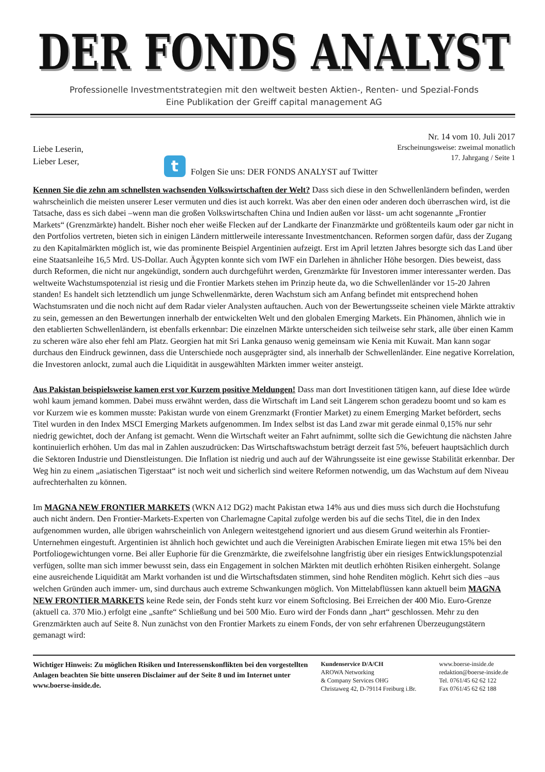DER FONDS ANALYST
Professionelle Investmentstrategien mit den weltweit besten Aktien-, Renten- und Spezial-Fonds
Eine Publikation der Greiff capital management AG
Liebe Leserin,
Lieber Leser,
Nr. 14 vom 10. Juli 2017
Erscheinungsweise: zweimal monatlich
17. Jahrgang / Seite 1
t
Folgen Sie uns: DER FONDS ANALYST auf Twitter
Kennen Sie die zehn am schnellsten wachsenden Volkswirtschaften der Welt? Dass sich diese in den Schwellenländern befinden, werden wahrscheinlich die meisten unserer Leser vermuten und dies ist auch korrekt. Was aber den einen oder anderen doch überraschen wird, ist die Tatsache, dass es sich dabei –wenn man die großen Volkswirtschaften China und Indien außen vor lässt- um acht sogenannte „Frontier Markets“ (Grenzmärkte) handelt. Bisher noch eher weiße Flecken auf der Landkarte der Finanzmärkte und größtenteils kaum oder gar nicht in den Portfolios vertreten, bieten sich in einigen Ländern mittlerweile interessante Investmentchancen. Reformen sorgen dafür, dass der Zugang zu den Kapitalmärkten möglich ist, wie das prominente Beispiel Argentinien aufzeigt. Erst im April letzten Jahres besorgte sich das Land über eine Staatsanleihe 16,5 Mrd. US-Dollar. Auch Ägypten konnte sich vom IWF ein Darlehen in ähnlicher Höhe besorgen. Dies beweist, dass durch Reformen, die nicht nur angekündigt, sondern auch durchgeführt werden, Grenzmärkte für Investoren immer interessanter werden. Das weltweite Wachstumspotenzial ist riesig und die Frontier Markets stehen im Prinzip heute da, wo die Schwellenländer vor 15-20 Jahren standen! Es handelt sich letztendlich um junge Schwellenmärkte, deren Wachstum sich am Anfang befindet mit entsprechend hohen Wachstumsraten und die noch nicht auf dem Radar vieler Analysten auftauchen. Auch von der Bewertungsseite scheinen viele Märkte attraktiv zu sein, gemessen an den Bewertungen innerhalb der entwickelten Welt und den globalen Emerging Markets. Ein Phänomen, ähnlich wie in den etablierten Schwellenländern, ist ebenfalls erkennbar: Die einzelnen Märkte unterscheiden sich teilweise sehr stark, alle über einen Kamm zu scheren wäre also eher fehl am Platz. Georgien hat mit Sri Lanka genauso wenig gemeinsam wie Kenia mit Kuwait. Man kann sogar durchaus den Eindruck gewinnen, dass die Unterschiede noch ausgeprägter sind, als innerhalb der Schwellenländer. Eine negative Korrelation, die Investoren anlockt, zumal auch die Liquidität in ausgewählten Märkten immer weiter ansteigt.
Aus Pakistan beispielsweise kamen erst vor Kurzem positive Meldungen! Dass man dort Investitionen tätigen kann, auf diese Idee würde wohl kaum jemand kommen. Dabei muss erwähnt werden, dass die Wirtschaft im Land seit Längerem schon geradezu boomt und so kam es vor Kurzem wie es kommen musste: Pakistan wurde von einem Grenzmarkt (Frontier Market) zu einem Emerging Market befördert, sechs Titel wurden in den Index MSCI Emerging Markets aufgenommen. Im Index selbst ist das Land zwar mit gerade einmal 0,15% nur sehr niedrig gewichtet, doch der Anfang ist gemacht. Wenn die Wirtschaft weiter an Fahrt aufnimmt, sollte sich die Gewichtung die nächsten Jahre kontinuierlich erhöhen. Um das mal in Zahlen auszudrücken: Das Wirtschaftswachstum beträgt derzeit fast 5%, befeuert hauptsächlich durch die Sektoren Industrie und Dienstleistungen. Die Inflation ist niedrig und auch auf der Währungsseite ist eine gewisse Stabilität erkennbar. Der Weg hin zu einem „asiatischen Tigerstaat“ ist noch weit und sicherlich sind weitere Reformen notwendig, um das Wachstum auf dem Niveau aufrechterhalten zu können.
Im MAGNA NEW FRONTIER MARKETS (WKN A12 DG2) macht Pakistan etwa 14% aus und dies muss sich durch die Hochstufung auch nicht ändern. Den Frontier-Markets-Experten von Charlemagne Capital zufolge werden bis auf die sechs Titel, die in den Index aufgenommen wurden, alle übrigen wahrscheinlich von Anlegern weitestgehend ignoriert und aus diesem Grund weiterhin als Frontier-Unternehmen eingestuft. Argentinien ist ähnlich hoch gewichtet und auch die Vereinigten Arabischen Emirate liegen mit etwa 15% bei den Portfoliogewichtungen vorne. Bei aller Euphorie für die Grenzmärkte, die zweifelsohne langfristig über ein riesiges Entwicklungspotenzial verfügen, sollte man sich immer bewusst sein, dass ein Engagement in solchen Märkten mit deutlich erhöhten Risiken einhergeht. Solange eine ausreichende Liquidität am Markt vorhanden ist und die Wirtschaftsdaten stimmen, sind hohe Renditen möglich. Kehrt sich dies –aus welchen Gründen auch immer- um, sind durchaus auch extreme Schwankungen möglich. Von Mittelabflüssen kann aktuell beim MAGNA NEW FRONTIER MARKETS keine Rede sein, der Fonds steht kurz vor einem Softclosing. Bei Erreichen der 400 Mio. Euro-Grenze (aktuell ca. 370 Mio.) erfolgt eine „sanfte“ Schließung und bei 500 Mio. Euro wird der Fonds dann „hart“ geschlossen. Mehr zu den Grenzmärkten auch auf Seite 8. Nun zunächst von den Frontier Markets zu einem Fonds, der von sehr erfahrenen Überzeugungstätern gemanagt wird:
Wichtiger Hinweis: Zu möglichen Risiken und Interessenskonflikten bei den vorgestellten Anlagen beachten Sie bitte unseren Disclaimer auf der Seite 8 und im Internet unter www.boerse-inside.de.
Kundenservice D/A/CH
AROWA Networking
& Company Services OHG
Christaweg 42, D-79114 Freiburg i.Br.
www.boerse-inside.de
redaktion@boerse-inside.de
Tel. 0761/45 62 62 122
Fax 0761/45 62 62 188